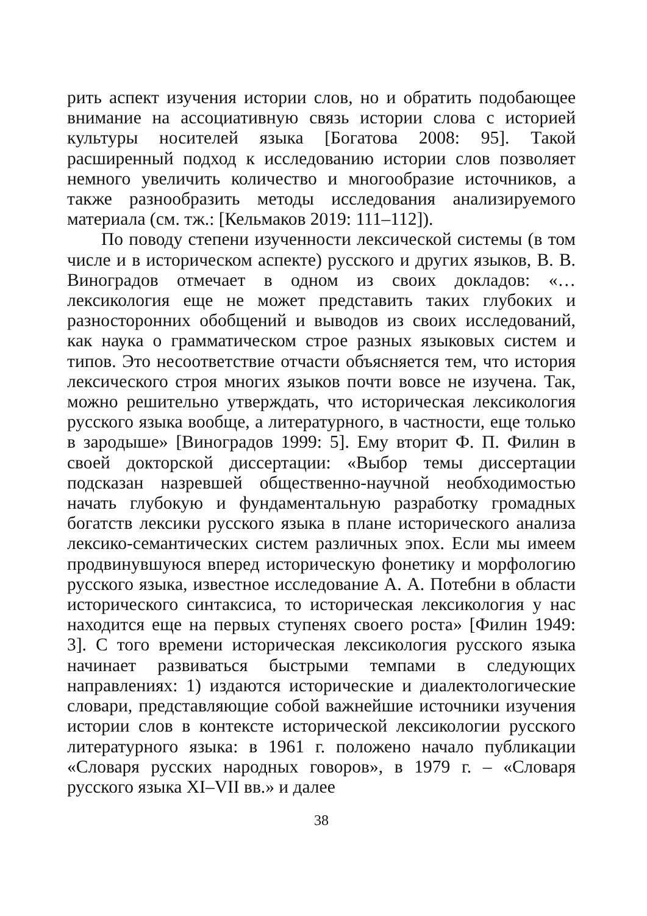рить аспект изучения истории слов, но и обратить подобающее внимание на ассоциативную связь истории слова с историей культуры носителей языка [Богатова 2008: 95]. Такой расширенный подход к исследованию истории слов позволяет немного увеличить количество и многообразие источников, а также разнообразить методы исследования анализируемого материала (см. тж.: [Кельмаков 2019: 111–112]).
По поводу степени изученности лексической системы (в том числе и в историческом аспекте) русского и других языков, В. В. Виноградов отмечает в одном из своих докладов: «…лексикология еще не может представить таких глубоких и разносторонних обобщений и выводов из своих исследований, как наука о грамматическом строе разных языковых систем и типов. Это несоответствие отчасти объясняется тем, что история лексического строя многих языков почти вовсе не изучена. Так, можно решительно утверждать, что историческая лексикология русского языка вообще, а литературного, в частности, еще только в зародыше» [Виноградов 1999: 5]. Ему вторит Ф. П. Филин в своей докторской диссертации: «Выбор темы диссертации подсказан назревшей общественно-научной необходимостью начать глубокую и фундаментальную разработку громадных богатств лексики русского языка в плане исторического анализа лексико-семантических систем различных эпох. Если мы имеем продвинувшуюся вперед историческую фонетику и морфологию русского языка, известное исследование А. А. Потебни в области исторического синтаксиса, то историческая лексикология у нас находится еще на первых ступенях своего роста» [Филин 1949: 3]. С того времени историческая лексикология русского языка начинает развиваться быстрыми темпами в следующих направлениях: 1) издаются исторические и диалектологические словари, представляющие собой важнейшие источники изучения истории слов в контексте исторической лексикологии русского литературного языка: в 1961 г. положено начало публикации «Словаря русских народных говоров», в 1979 г. – «Словаря русского языка XI–VII вв.» и далее
38